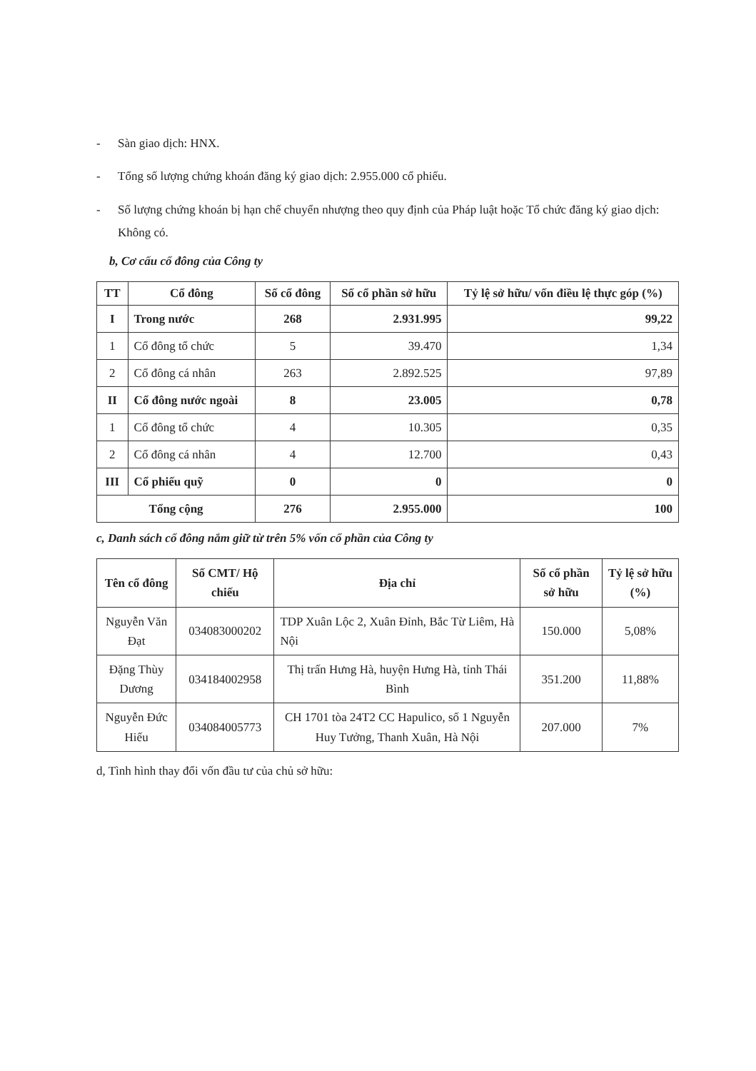- Sàn giao dịch: HNX.
- Tổng số lượng chứng khoán đăng ký giao dịch: 2.955.000 cổ phiếu.
- Số lượng chứng khoán bị hạn chế chuyển nhượng theo quy định của Pháp luật hoặc Tổ chức đăng ký giao dịch: Không có.
b, Cơ cấu cổ đông của Công ty
| TT | Cổ đông | Số cổ đông | Số cổ phần sở hữu | Tỷ lệ sở hữu/ vốn điều lệ thực góp (%) |
| --- | --- | --- | --- | --- |
| I | Trong nước | 268 | 2.931.995 | 99,22 |
| 1 | Cổ đông tổ chức | 5 | 39.470 | 1,34 |
| 2 | Cổ đông cá nhân | 263 | 2.892.525 | 97,89 |
| II | Cổ đông nước ngoài | 8 | 23.005 | 0,78 |
| 1 | Cổ đông tổ chức | 4 | 10.305 | 0,35 |
| 2 | Cổ đông cá nhân | 4 | 12.700 | 0,43 |
| III | Cổ phiếu quỹ | 0 | 0 | 0 |
| Tổng cộng | | 276 | 2.955.000 | 100 |
c, Danh sách cổ đông nắm giữ từ trên 5% vốn cổ phần của Công ty
| Tên cổ đông | Số CMT/ Hộ chiếu | Địa chỉ | Số cổ phần sở hữu | Tỷ lệ sở hữu (%) |
| --- | --- | --- | --- | --- |
| Nguyễn Văn Đạt | 034083000202 | TDP Xuân Lộc 2, Xuân Đỉnh, Bắc Từ Liêm, Hà Nội | 150.000 | 5,08% |
| Đặng Thùy Dương | 034184002958 | Thị trấn Hưng Hà, huyện Hưng Hà, tỉnh Thái Bình | 351.200 | 11,88% |
| Nguyễn Đức Hiếu | 034084005773 | CH 1701 tòa 24T2 CC Hapulico, số 1 Nguyễn Huy Tưởng, Thanh Xuân, Hà Nội | 207.000 | 7% |
d, Tình hình thay đổi vốn đầu tư của chủ sở hữu: